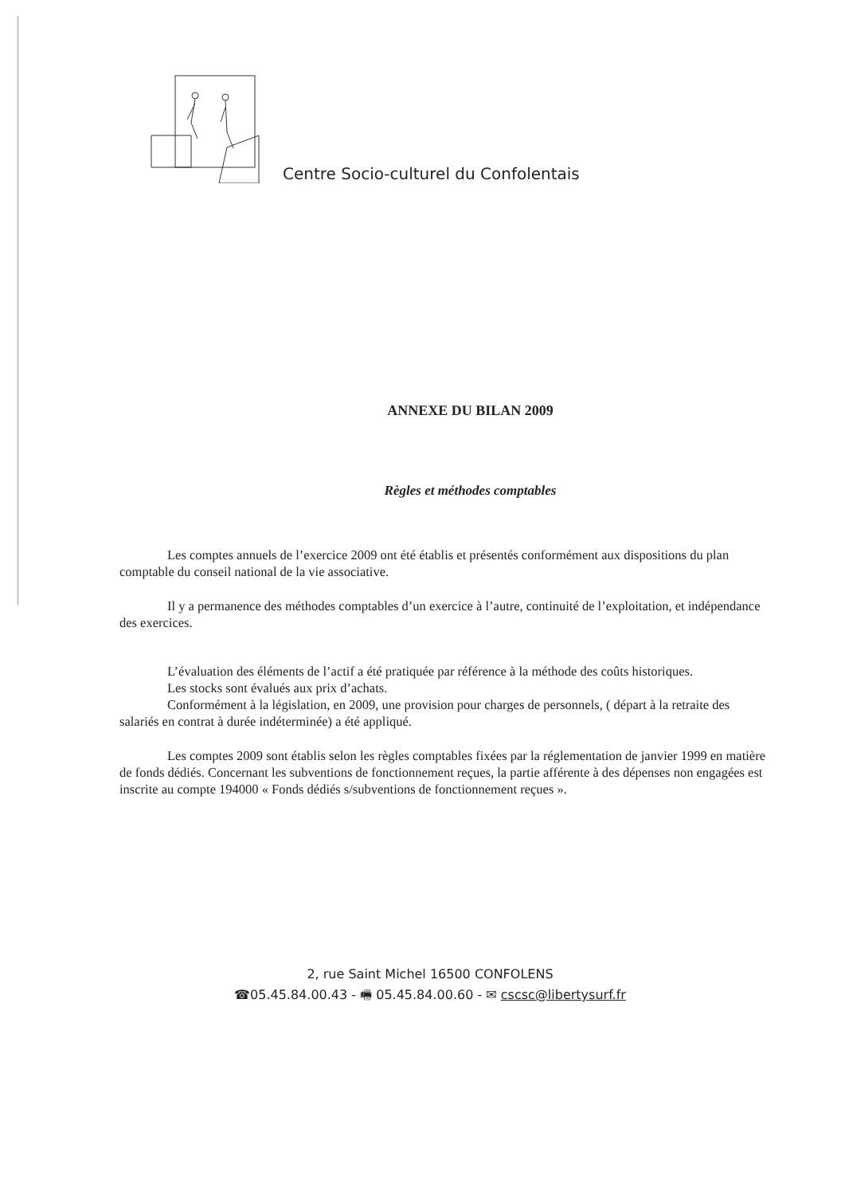Centre Socio-culturel du Confolentais
ANNEXE DU BILAN 2009
Règles et méthodes comptables
Les comptes annuels de l’exercice 2009 ont été établis et présentés conformément aux dispositions du plan comptable du conseil national de la vie associative.
Il y a permanence des méthodes comptables d’un exercice à l’autre, continuité de l’exploitation, et indépendance des exercices.
L’évaluation des éléments de l’actif a été pratiquée par référence à la méthode des coûts historiques.
Les stocks sont évalués aux prix d’achats.
Conformément à la législation, en 2009, une provision pour charges de personnels, ( départ à la retraite des salariés en contrat à durée indéterminée) a été appliqué.
Les comptes 2009 sont établis selon les règles comptables fixées par la réglementation de janvier 1999 en matière de fonds dédiés. Concernant les subventions de fonctionnement reçues, la partie afférente à des dépenses non engagées est inscrite au compte 194000 « Fonds dédiés s/subventions de fonctionnement reçues ».
2, rue Saint Michel 16500 CONFOLENS
☎05.45.84.00.43 - 🖷 05.45.84.00.60 - ✉ cscsc@libertysurf.fr